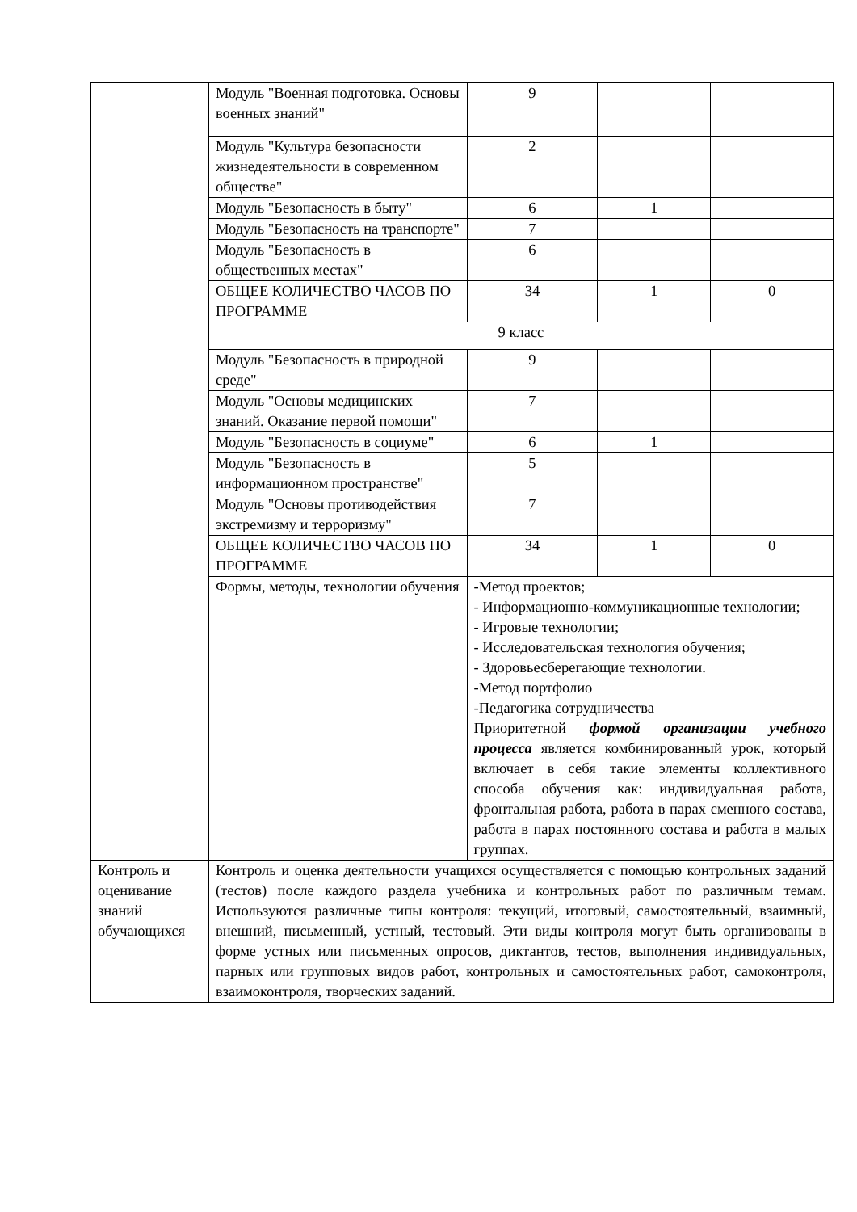| | Модуль "Военная подготовка. Основы военных знаний" | 9 | | |
| | Модуль "Культура безопасности жизнедеятельности в современном обществе" | 2 | | |
| | Модуль "Безопасность в быту" | 6 | 1 | |
| | Модуль "Безопасность на транспорте" | 7 | | |
| | Модуль "Безопасность в общественных местах" | 6 | | |
| | ОБЩЕЕ КОЛИЧЕСТВО ЧАСОВ ПО ПРОГРАММЕ | 34 | 1 | 0 |
| | 9 класс | | | |
| | Модуль "Безопасность в природной среде" | 9 | | |
| | Модуль "Основы медицинских знаний. Оказание первой помощи" | 7 | | |
| | Модуль "Безопасность в социуме" | 6 | 1 | |
| | Модуль "Безопасность в информационном пространстве" | 5 | | |
| | Модуль "Основы противодействия экстремизму и терроризму" | 7 | | |
| | ОБЩЕЕ КОЛИЧЕСТВО ЧАСОВ ПО ПРОГРАММЕ | 34 | 1 | 0 |
| | Формы, методы, технологии обучения | -Метод проектов; - Информационно-коммуникационные технологии; - Игровые технологии; - Исследовательская технология обучения; - Здоровьесберегающие технологии. -Метод портфолио -Педагогика сотрудничества Приоритетной формой организации учебного процесса является комбинированный урок, который включает в себя такие элементы коллективного способа обучения как: индивидуальная работа, фронтальная работа, работа в парах сменного состава, работа в парах постоянного состава и работа в малых группах. | | |
| Контроль и оценивание знаний обучающихся | Контроль и оценка деятельности учащихся осуществляется с помощью контрольных заданий (тестов) после каждого раздела учебника и контрольных работ по различным темам. Используются различные типы контроля: текущий, итоговый, самостоятельный, взаимный, внешний, письменный, устный, тестовый. Эти виды контроля могут быть организованы в форме устных или письменных опросов, диктантов, тестов, выполнения индивидуальных, парных или групповых видов работ, контрольных и самостоятельных работ, самоконтроля, взаимоконтроля, творческих заданий. | | | |